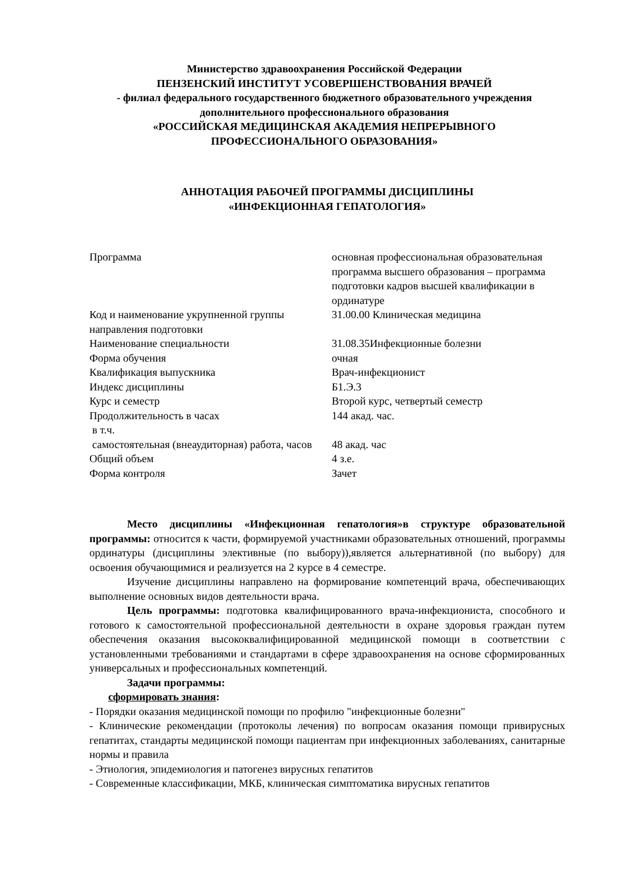Министерство здравоохранения Российской Федерации
ПЕНЗЕНСКИЙ ИНСТИТУТ УСОВЕРШЕНСТВОВАНИЯ ВРАЧЕЙ
- филиал федерального государственного бюджетного образовательного учреждения
дополнительного профессионального образования
«РОССИЙСКАЯ МЕДИЦИНСКАЯ АКАДЕМИЯ НЕПРЕРЫВНОГО
ПРОФЕССИОНАЛЬНОГО ОБРАЗОВАНИЯ»
АННОТАЦИЯ РАБОЧЕЙ ПРОГРАММЫ ДИСЦИПЛИНЫ
«ИНФЕКЦИОННАЯ ГЕПАТОЛОГИЯ»
| Программа | основная профессиональная образовательная программа высшего образования – программа подготовки кадров высшей квалификации в ординатуре |
| Код и наименование укрупненной группы направления подготовки | 31.00.00 Клиническая медицина |
| Наименование специальности | 31.08.35Инфекционные болезни |
| Форма обучения | очная |
| Квалификация выпускника | Врач-инфекционист |
| Индекс дисциплины | Б1.Э.3 |
| Курс и семестр | Второй курс, четвертый семестр |
| Продолжительность в часах в т.ч. | 144 акад. час. |
| самостоятельная (внеаудиторная) работа, часов | 48 акад. час |
| Общий объем | 4 з.е. |
| Форма контроля | Зачет |
Место дисциплины «Инфекционная гепатология»в структуре образовательной программы: относится к части, формируемой участниками образовательных отношений, программы ординатуры (дисциплины элективные (по выбору)),является альтернативной (по выбору) для освоения обучающимися и реализуется на 2 курсе в 4 семестре.
Изучение дисциплины направлено на формирование компетенций врача, обеспечивающих выполнение основных видов деятельности врача.
Цель программы: подготовка квалифицированного врача-инфекциониста, способного и готового к самостоятельной профессиональной деятельности в охране здоровья граждан путем обеспечения оказания высококвалифицированной медицинской помощи в соответствии с установленными требованиями и стандартами в сфере здравоохранения на основе сформированных универсальных и профессиональных компетенций.
Задачи программы:
сформировать знания:
- Порядки оказания медицинской помощи по профилю "инфекционные болезни"
- Клинические рекомендации (протоколы лечения) по вопросам оказания помощи привирусных гепатитах, стандарты медицинской помощи пациентам при инфекционных заболеваниях, санитарные нормы и правила
- Этиология, эпидемиология и патогенез вирусных гепатитов
- Современные классификации, МКБ, клиническая симптоматика вирусных гепатитов